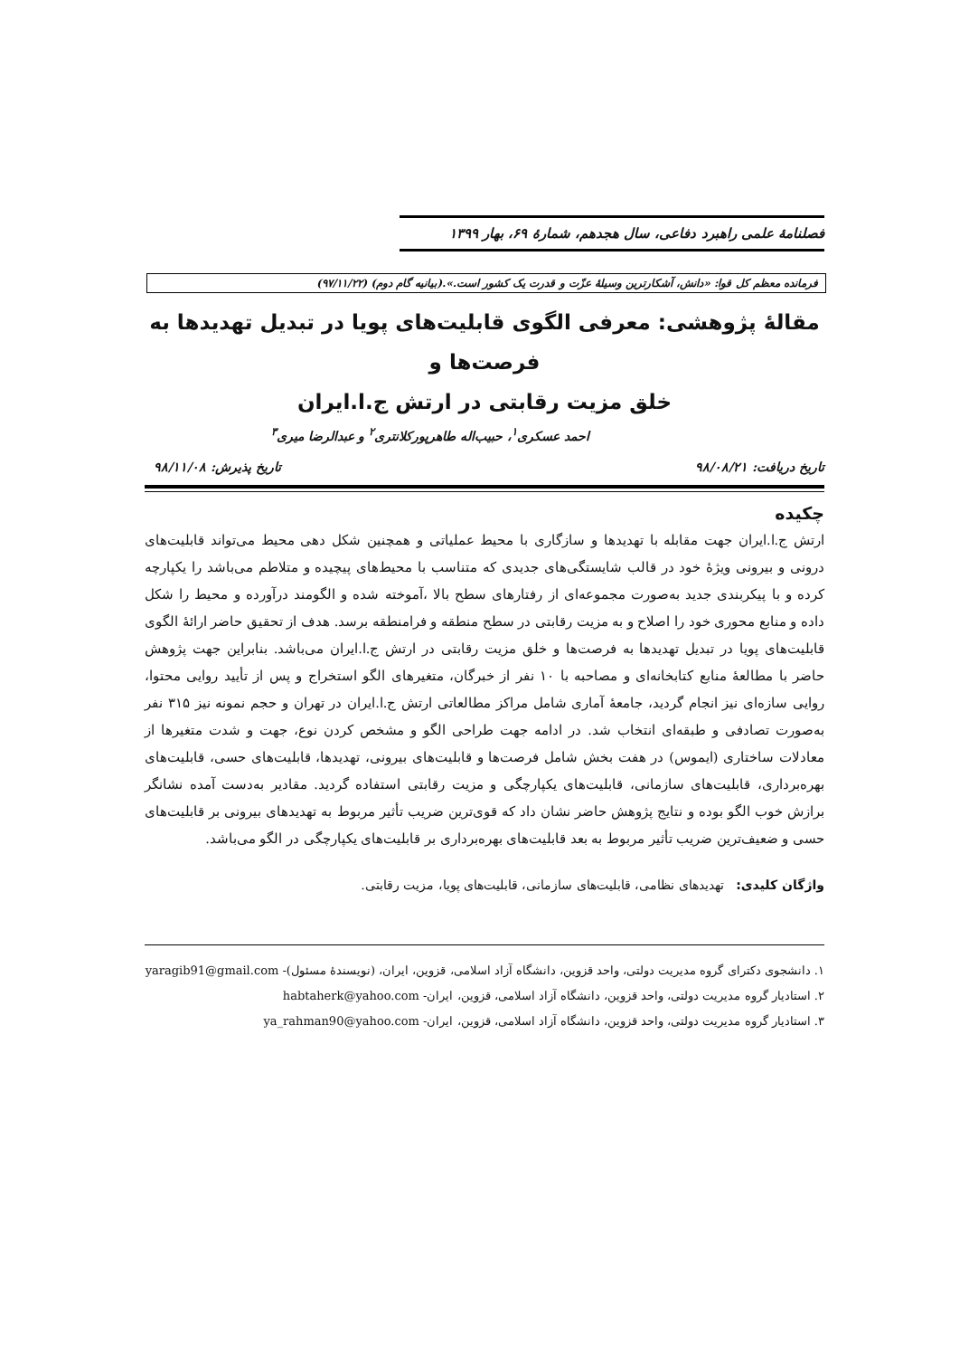فصلنامهٔ علمی راهبرد دفاعی، سال هجدهم، شمارهٔ ۶۹، بهار ۱۳۹۹
فرمانده معظم کل قوا: «دانش، آشکارترین وسیلهٔ عزّت و قدرت یک کشور است.».(بیانیه گام دوم) (۹۷/۱۱/۲۲)
مقالهٔ پژوهشی: معرفی الگوی قابلیت‌های پویا در تبدیل تهدیدها به فرصت‌ها و
خلق مزیت رقابتی در ارتش ج.ا.ایران
احمد عسکری<sup>۱</sup>، حبیب‌اله طاهرپورکلانتری<sup>۲</sup> و عبدالرضا میری<sup>۳</sup>
تاریخ دریافت: ۹۸/۰۸/۲۱ تاریخ پذیرش: ۹۸/۱۱/۰۸
چکیده
ارتش ج.ا.ایران جهت مقابله با تهدیدها و سازگاری با محیط عملیاتی و همچنین شکل دهی محیط می‌تواند قابلیت‌های درونی و بیرونی ویژهٔ خود در قالب شایستگی‌های جدیدی که متناسب با محیط‌های پیچیده و متلاطم می‌باشد را یکپارچه کرده و با پیکربندی جدید به‌صورت مجموعه‌ای از رفتارهای سطح بالا ،آموخته شده و الگومند درآورده و محیط را شکل داده و منابع محوری خود را اصلاح و به مزیت رقابتی در سطح منطقه و فرامنطقه برسد. هدف از تحقیق حاضر ارائهٔ الگوی قابلیت‌های پویا در تبدیل تهدیدها به فرصت‌ها و خلق مزیت رقابتی در ارتش ج.ا.ایران می‌باشد. بنابراین جهت پژوهش حاضر با مطالعهٔ منابع کتابخانه‌ای و مصاحبه با ۱۰ نفر از خبرگان، متغیرهای الگو استخراج و پس از تأیید روایی محتوا، روایی سازه‌ای نیز انجام گردید، جامعهٔ آماری شامل مراکز مطالعاتی ارتش ج.ا.ایران در تهران و حجم نمونه نیز ۳۱۵ نفر به‌صورت تصادفی و طبقه‌ای انتخاب شد. در ادامه جهت طراحی الگو و مشخص کردن نوع، جهت و شدت متغیرها از معادلات ساختاری (ایموس) در هفت بخش شامل فرصت‌ها و قابلیت‌های بیرونی، تهدیدها، قابلیت‌های حسی، قابلیت‌های بهره‌برداری، قابلیت‌های سازمانی، قابلیت‌های یکپارچگی و مزیت رقابتی استفاده گردید. مقادیر به‌دست آمده نشانگر برازش خوب الگو بوده و نتایج پژوهش حاضر نشان داد که قوی‌ترین ضریب تأثیر مربوط به تهدیدهای بیرونی بر قابلیت‌های حسی و ضعیف‌ترین ضریب تأثیر مربوط به بعد قابلیت‌های بهره‌برداری بر قابلیت‌های یکپارچگی در الگو می‌باشد.
واژگان کلیدی: تهدیدهای نظامی، قابلیت‌های سازمانی، قابلیت‌های پویا، مزیت رقابتی.
۱. دانشجوی دکترای گروه مدیریت دولتی، واحد قزوین، دانشگاه آزاد اسلامی، قزوین، ایران، (نویسندهٔ مسئول)- yaragib91@gmail.com
۲. استادیار گروه مدیریت دولتی، واحد قزوین، دانشگاه آزاد اسلامی، قزوین، ایران- habtaherk@yahoo.com
۳. استادیار گروه مدیریت دولتی، واحد قزوین، دانشگاه آزاد اسلامی، قزوین، ایران- ya_rahman90@yahoo.com